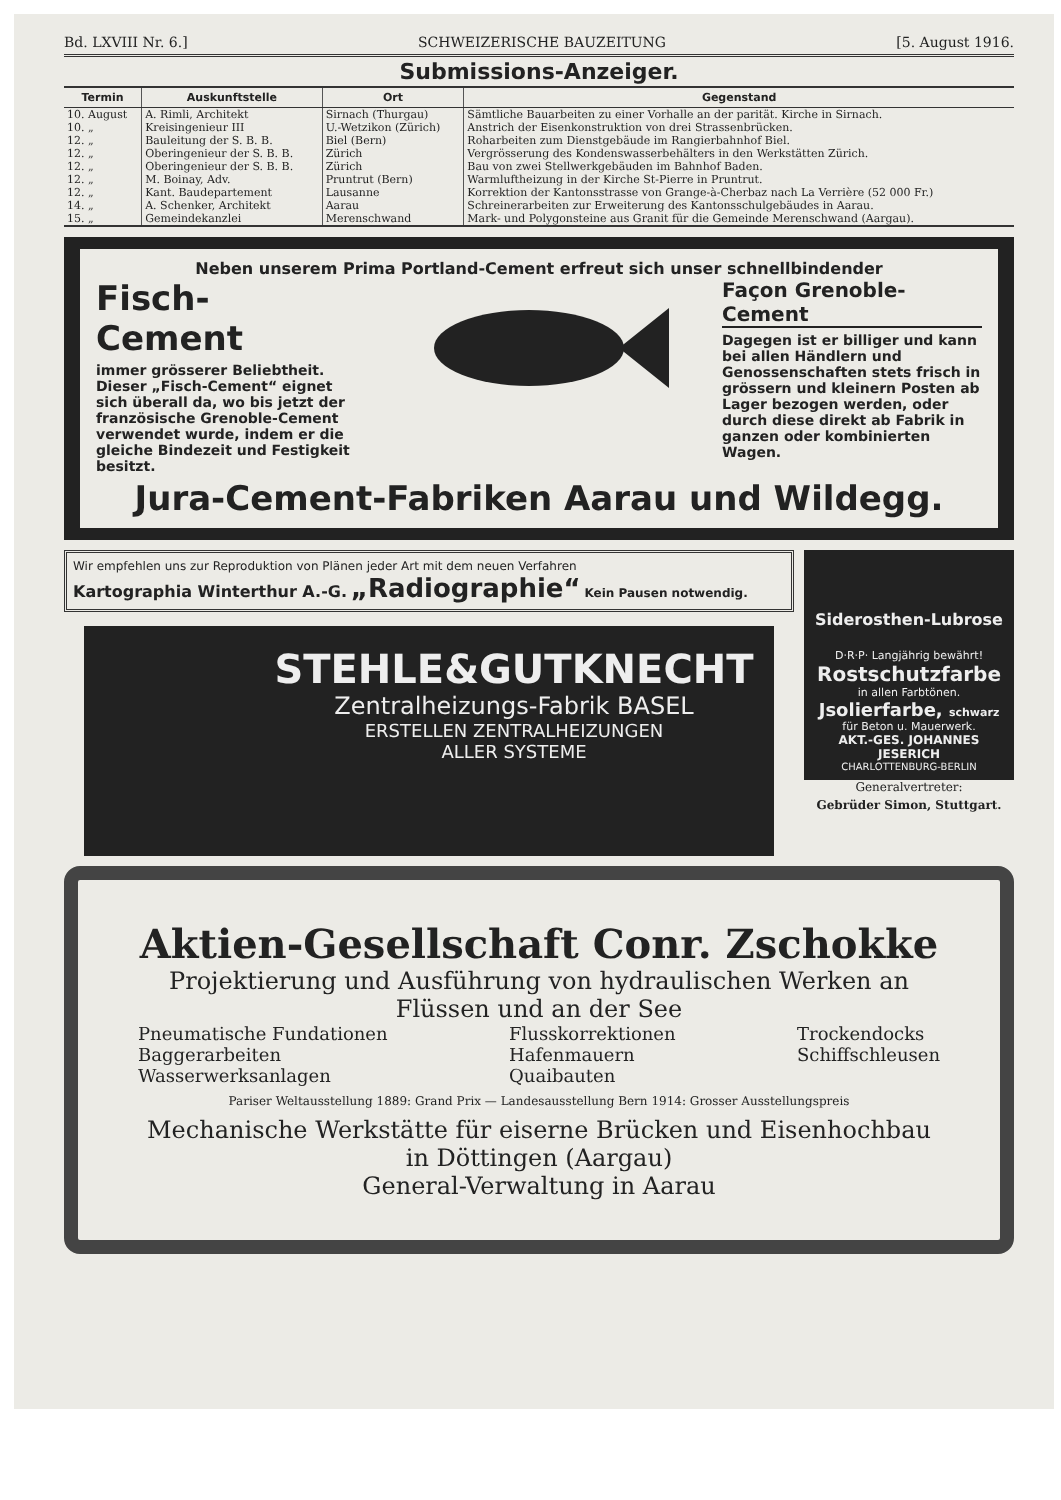Bd. LXVIII Nr. 6.] SCHWEIZERISCHE BAUZEITUNG [5. August 1916.
Submissions-Anzeiger.
| Termin | Auskunftstelle | Ort | Gegenstand |
| --- | --- | --- | --- |
| 10. August | A. Rimli, Architekt | Sirnach (Thurgau) | Sämtliche Bauarbeiten zu einer Vorhalle an der parität. Kirche in Sirnach. |
| 10. „ | Kreisingenieur III | U.-Wetzikon (Zürich) | Anstrich der Eisenkonstruktion von drei Strassenbrücken. |
| 12. „ | Bauleitung der S. B. B. | Biel (Bern) | Roharbeiten zum Dienstgebäude im Rangierbahnhof Biel. |
| 12. „ | Oberingenieur der S. B. B. | Zürich | Vergrösserung des Kondenswasserbehälters in den Werkstätten Zürich. |
| 12. „ | Oberingenieur der S. B. B. | Zürich | Bau von zwei Stellwerkgebäuden im Bahnhof Baden. |
| 12. „ | M. Boinay, Adv. | Pruntrut (Bern) | Warmluftheizung in der Kirche St-Pierre in Pruntrut. |
| 12. „ | Kant. Baudepartement | Lausanne | Korrektion der Kantonsstrasse von Grange-à-Cherbaz nach La Verrière (52 000 Fr.) |
| 14. „ | A. Schenker, Architekt | Aarau | Schreinerarbeiten zur Erweiterung des Kantonsschulgebäudes in Aarau. |
| 15. „ | Gemeindekanzlei | Merenschwand | Mark- und Polygonsteine aus Granit für die Gemeinde Merenschwand (Aargau). |
Neben unserem Prima Portland-Cement erfreut sich unser schnellbindender
Fisch-Cement
immer grösserer Beliebtheit. Dieser „Fisch-Cement“ eignet sich überall da, wo bis jetzt der französische Grenoble-Cement verwendet wurde, indem er die gleiche Bindezeit und Festigkeit besitzt.
Façon Grenoble-Cement
Dagegen ist er billiger und kann bei allen Händlern und Genossenschaften stets frisch in grössern und kleinern Posten ab Lager bezogen werden, oder durch diese direkt ab Fabrik in ganzen oder kombinierten Wagen.
Jura-Cement-Fabriken Aarau und Wildegg.
Wir empfehlen uns zur Reproduktion von Plänen jeder Art mit dem neuen Verfahren
Kartographia Winterthur A.-G. „Radiographie“ Kein Pausen notwendig.
STEHLE&GUTKNECHT
Zentralheizungs-Fabrik BASEL
ERSTELLEN ZENTRALHEIZUNGEN
ALLER SYSTEME
Siderosthen-Lubrose
D·R·P· Langjährig bewährt!
Rostschutzfarbe
in allen Farbtönen.
Jsolierfarbe, schwarz
für Beton u. Mauerwerk.
AKT.-GES. JOHANNES JESERICH
CHARLOTTENBURG-BERLIN
Generalvertreter:
Gebrüder Simon, Stuttgart.
Aktien-Gesellschaft Conr. Zschokke
Projektierung und Ausführung von hydraulischen Werken an Flüssen und an der See
Pneumatische Fundationen
Baggerarbeiten
Wasserwerksanlagen
Flusskorrektionen
Hafenmauern
Quaibauten
Trockendocks
Schiffschleusen
Pariser Weltausstellung 1889: Grand Prix — Landesausstellung Bern 1914: Grosser Ausstellungspreis
Mechanische Werkstätte für eiserne Brücken und Eisenhochbau
in Döttingen (Aargau)
General-Verwaltung in Aarau